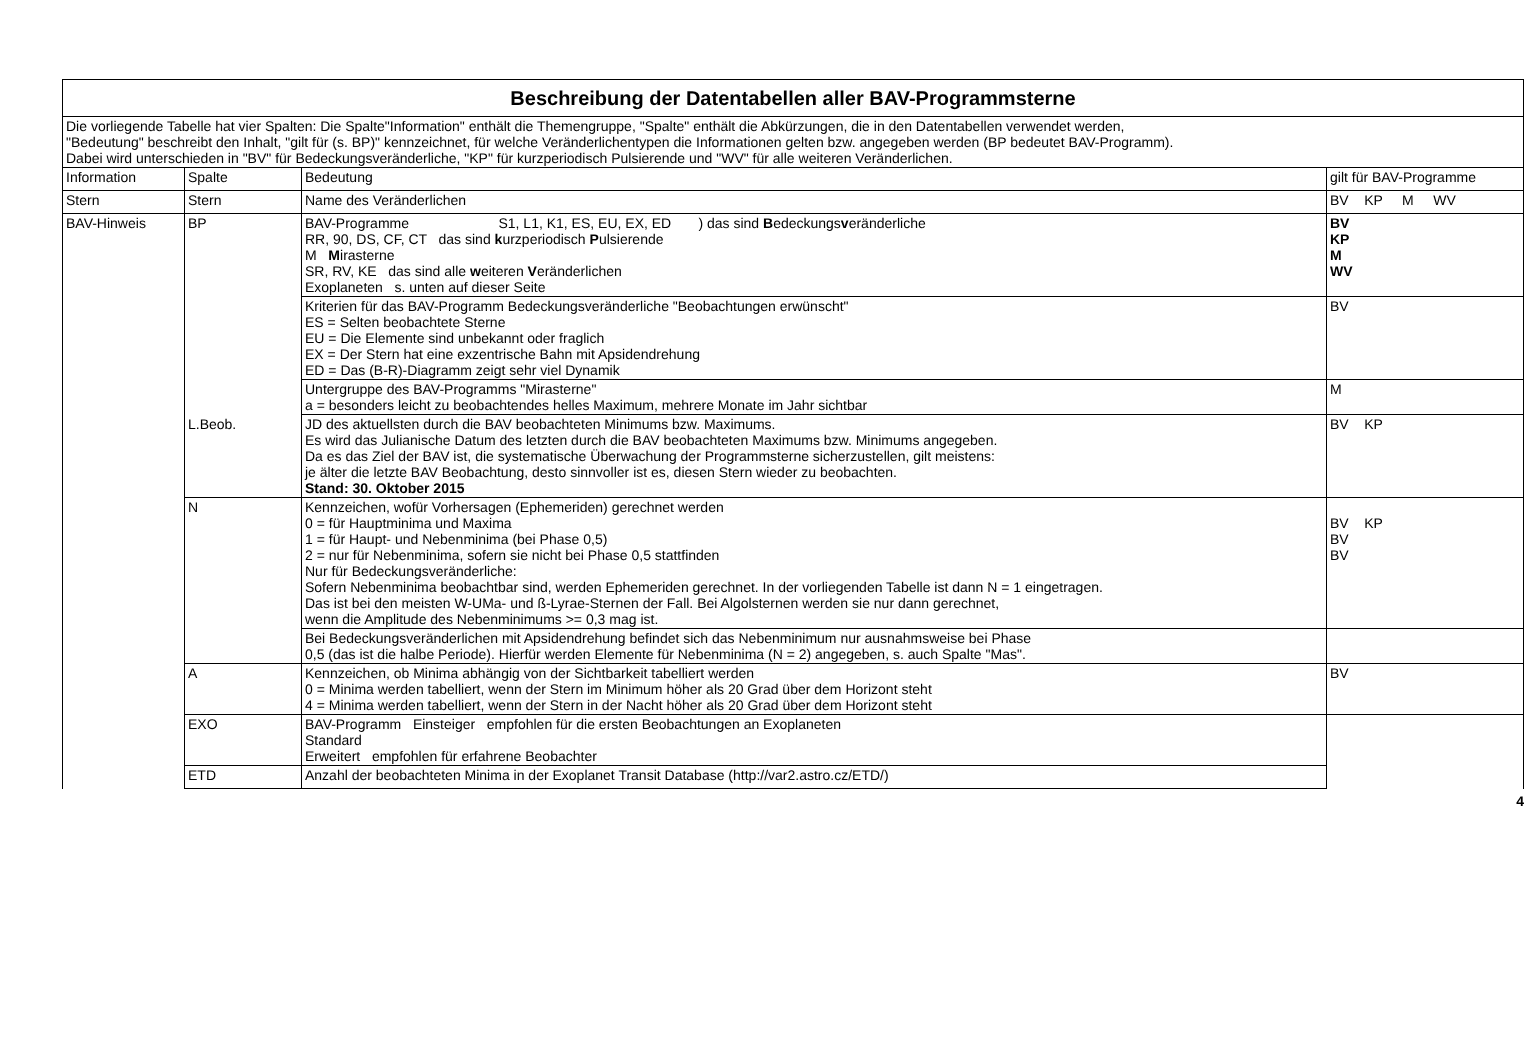| Beschreibung der Datentabellen aller BAV-Programmsterne | | | |
| Die vorliegende Tabelle hat vier Spalten: Die Spalte"Information" enthält die Themengruppe, "Spalte" enthält die Abkürzungen, die in den Datentabellen verwendet werden, "Bedeutung" beschreibt den Inhalt, "gilt für (s. BP)" kennzeichnet, für welche Veränderlichentypen die Informationen gelten bzw. angegeben werden (BP bedeutet BAV-Programm). Dabei wird unterschieden in "BV" für Bedeckungsveränderliche, "KP" für kurzperiodisch Pulsierende und "WV" für alle weiteren Veränderlichen. | | | |
| Information | Spalte | Bedeutung | gilt für BAV-Programme |
| Stern | Stern | Name des Veränderlichen | BV KP M WV |
| BAV-Hinweis | BP | BAV-Programme S1, L1, K1, ES, EU, EX, ED ) das sind B edeckungs v eränderliche RR, 90, DS, CF, CT das sind k urzperiodisch P ulsierende M M irasterne SR, RV, KE das sind alle w eiteren V eränderlichen Exoplaneten s. unten auf dieser Seite | BV KP M WV |
| | | Kriterien für das BAV-Programm Bedeckungsveränderliche "Beobachtungen erwünscht" ES = Selten beobachtete Sterne EU = Die Elemente sind unbekannt oder fraglich EX = Der Stern hat eine exzentrische Bahn mit Apsidendrehung ED = Das (B-R)-Diagramm zeigt sehr viel Dynamik | BV |
| | | Untergruppe des BAV-Programms "Mirasterne" a = besonders leicht zu beobachtendes helles Maximum, mehrere Monate im Jahr sichtbar | M |
| | L.Beob. | JD des aktuellsten durch die BAV beobachteten Minimums bzw. Maximums. Es wird das Julianische Datum des letzten durch die BAV beobachteten Maximums bzw. Minimums angegeben. Da es das Ziel der BAV ist, die systematische Überwachung der Programmsterne sicherzustellen, gilt meistens: je älter die letzte BAV Beobachtung, desto sinnvoller ist es, diesen Stern wieder zu beobachten. Stand: 30. Oktober 2015 | BV KP |
| | N | Kennzeichen, wofür Vorhersagen (Ephemeriden) gerechnet werden 0 = für Hauptminima und Maxima 1 = für Haupt- und Nebenminima (bei Phase 0,5) 2 = nur für Nebenminima, sofern sie nicht bei Phase 0,5 stattfinden Nur für Bedeckungsveränderliche: Sofern Nebenminima beobachtbar sind, werden Ephemeriden gerechnet. In der vorliegenden Tabelle ist dann N = 1 eingetragen. Das ist bei den meisten W-UMa- und ß-Lyrae-Sternen der Fall. Bei Algolsternen werden sie nur dann gerechnet, wenn die Amplitude des Nebenminimums >= 0,3 mag ist. | BV KP BV BV |
| | | Bei Bedeckungsveränderlichen mit Apsidendrehung befindet sich das Nebenminimum nur ausnahmsweise bei Phase 0,5 (das ist die halbe Periode). Hierfür werden Elemente für Nebenminima (N = 2) angegeben, s. auch Spalte "Mas". | |
| | A | Kennzeichen, ob Minima abhängig von der Sichtbarkeit tabelliert werden 0 = Minima werden tabelliert, wenn der Stern im Minimum höher als 20 Grad über dem Horizont steht 4 = Minima werden tabelliert, wenn der Stern in der Nacht höher als 20 Grad über dem Horizont steht | BV |
| | EXO | BAV-Programm Einsteiger empfohlen für die ersten Beobachtungen an Exoplaneten Standard Erweitert empfohlen für erfahrene Beobachter | |
| | ETD | Anzahl der beobachteten Minima in der Exoplanet Transit Database (http://var2.astro.cz/ETD/) | |
4